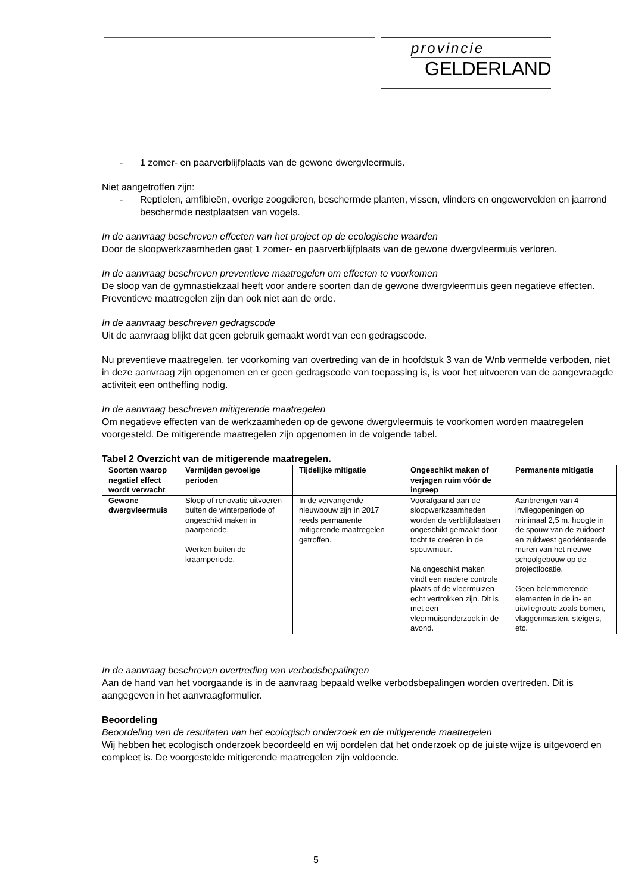provincie
GELDERLAND
- 1 zomer- en paarverblijfplaats van de gewone dwergvleermuis.
Niet aangetroffen zijn:
- Reptielen, amfibieën, overige zoogdieren, beschermde planten, vissen, vlinders en ongewervelden en jaarrond beschermde nestplaatsen van vogels.
In de aanvraag beschreven effecten van het project op de ecologische waarden
Door de sloopwerkzaamheden gaat 1 zomer- en paarverblijfplaats van de gewone dwergvleermuis verloren.
In de aanvraag beschreven preventieve maatregelen om effecten te voorkomen
De sloop van de gymnastiekzaal heeft voor andere soorten dan de gewone dwergvleermuis geen negatieve effecten. Preventieve maatregelen zijn dan ook niet aan de orde.
In de aanvraag beschreven gedragscode
Uit de aanvraag blijkt dat geen gebruik gemaakt wordt van een gedragscode.
Nu preventieve maatregelen, ter voorkoming van overtreding van de in hoofdstuk 3 van de Wnb vermelde verboden, niet in deze aanvraag zijn opgenomen en er geen gedragscode van toepassing is, is voor het uitvoeren van de aangevraagde activiteit een ontheffing nodig.
In de aanvraag beschreven mitigerende maatregelen
Om negatieve effecten van de werkzaamheden op de gewone dwergvleermuis te voorkomen worden maatregelen voorgesteld. De mitigerende maatregelen zijn opgenomen in de volgende tabel.
Tabel 2 Overzicht van de mitigerende maatregelen.
| Soorten waarop negatief effect wordt verwacht | Vermijden gevoelige perioden | Tijdelijke mitigatie | Ongeschikt maken of verjagen ruim vóór de ingreep | Permanente mitigatie |
| --- | --- | --- | --- | --- |
| Gewone dwergvleermuis | Sloop of renovatie uitvoeren buiten de winterperiode of ongeschikt maken in paarperiode. Werken buiten de kraamperiode. | In de vervangende nieuwbouw zijn in 2017 reeds permanente mitigerende maatregelen getroffen. | Voorafgaand aan de sloopwerkzaamheden worden de verblijfplaatsen ongeschikt gemaakt door tocht te creëren in de spouwmuur. Na ongeschikt maken vindt een nadere controle plaats of de vleermuizen echt vertrokken zijn. Dit is met een vleermuisonderzoek in de avond. | Aanbrengen van 4 invliegopeningen op minimaal 2,5 m. hoogte in de spouw van de zuidoost en zuidwest georiënteerde muren van het nieuwe schoolgebouw op de projectlocatie. Geen belemmerende elementen in de in- en uitvliegroute zoals bomen, vlaggenmasten, steigers, etc. |
In de aanvraag beschreven overtreding van verbodsbepalingen
Aan de hand van het voorgaande is in de aanvraag bepaald welke verbodsbepalingen worden overtreden. Dit is aangegeven in het aanvraagformulier.
Beoordeling
Beoordeling van de resultaten van het ecologisch onderzoek en de mitigerende maatregelen
Wij hebben het ecologisch onderzoek beoordeeld en wij oordelen dat het onderzoek op de juiste wijze is uitgevoerd en compleet is. De voorgestelde mitigerende maatregelen zijn voldoende.
5